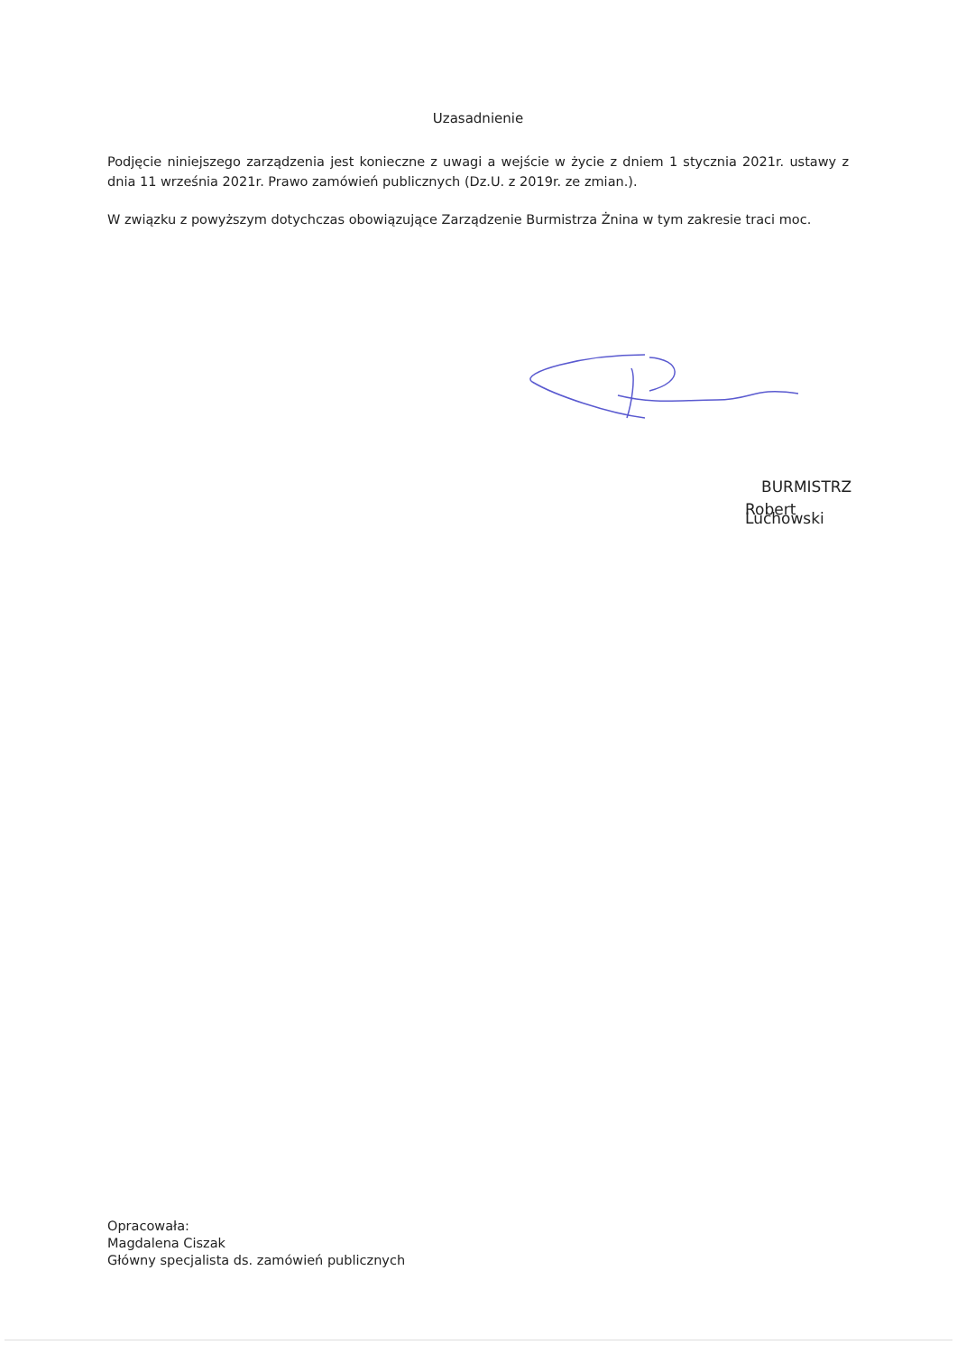Uzasadnienie
Podjęcie niniejszego zarządzenia jest konieczne z uwagi a wejście w życie z dniem 1 stycznia 2021r. ustawy z dnia 11 września 2021r. Prawo zamówień publicznych (Dz.U. z 2019r. ze zmian.).
W związku z powyższym dotychczas obowiązujące Zarządzenie Burmistrza Żnina w tym zakresie traci moc.
BURMISTRZ
Robert Luchowski
Opracowała:
Magdalena Ciszak
Główny specjalista ds. zamówień publicznych